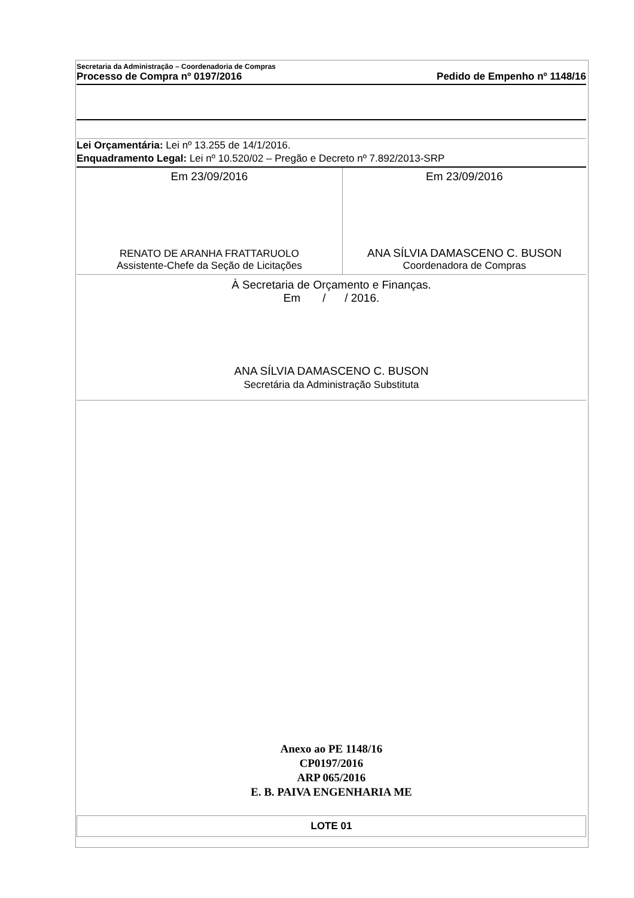Secretaria da Administração – Coordenadoria de Compras
Processo de Compra nº 0197/2016 Pedido de Empenho nº 1148/16
Lei Orçamentária: Lei nº 13.255 de 14/1/2016.
Enquadramento Legal: Lei nº 10.520/02 – Pregão e Decreto nº 7.892/2013-SRP
Em 23/09/2016
RENATO DE ARANHA FRATTARUOLO
Assistente-Chefe da Seção de Licitações
Em 23/09/2016
ANA SÍLVIA DAMASCENO C. BUSON
Coordenadora de Compras
À Secretaria de Orçamento e Finanças.
Em / / 2016.
ANA SÍLVIA DAMASCENO C. BUSON
Secretária da Administração Substituta
Anexo ao PE 1148/16
CP0197/2016
ARP 065/2016
E. B. PAIVA ENGENHARIA ME
LOTE 01